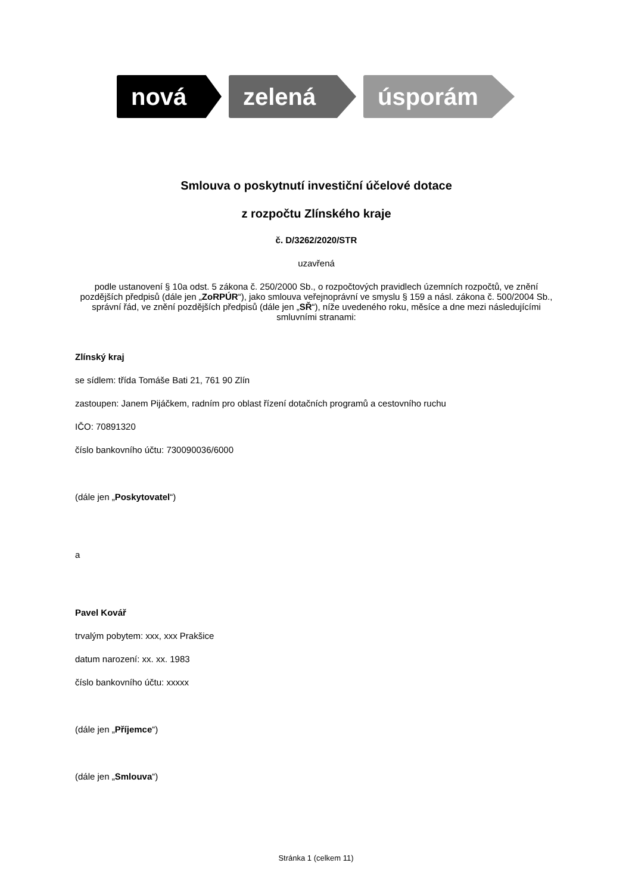nová zelená úsporám
Smlouva o poskytnutí investiční účelové dotace
z rozpočtu Zlínského kraje
č. D/3262/2020/STR
uzavřená
podle ustanovení § 10a odst. 5 zákona č. 250/2000 Sb., o rozpočtových pravidlech územních rozpočtů, ve znění pozdějších předpisů (dále jen „ZoRPÚR“), jako smlouva veřejnoprávní ve smyslu § 159 a násl. zákona č. 500/2004 Sb., správní řád, ve znění pozdějších předpisů (dále jen „SŘ“), níže uvedeného roku, měsíce a dne mezi následujícími smluvními stranami:
Zlínský kraj
se sídlem: třída Tomáše Bati 21, 761 90 Zlín
zastoupen: Janem Pijáčkem, radním pro oblast řízení dotačních programů a cestovního ruchu
IČO: 70891320
číslo bankovního účtu: 730090036/6000
(dále jen „Poskytovatel“)
a
Pavel Kovář
trvalým pobytem: xxx, xxx Prakšice
datum narození: xx. xx. 1983
číslo bankovního účtu: xxxxx
(dále jen „Příjemce“)
(dále jen „Smlouva“)
Stránka 1 (celkem 11)